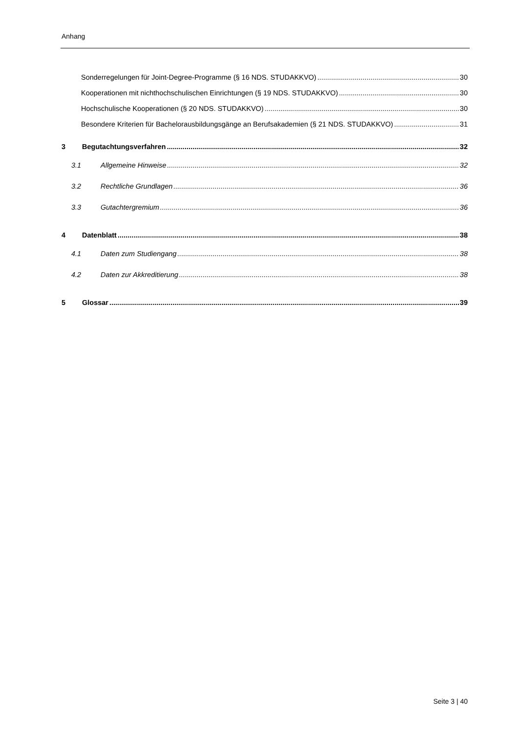Anhang
Sonderregelungen für Joint-Degree-Programme (§ 16 NDS. STUDAKKVO) 30
Kooperationen mit nichthochschulischen Einrichtungen (§ 19 NDS. STUDAKKVO) 30
Hochschulische Kooperationen (§ 20 NDS. STUDAKKVO) 30
Besondere Kriterien für Bachelorausbildungsgänge an Berufsakademien (§ 21 NDS. STUDAKKVO) 31
3 Begutachtungsverfahren 32
3.1 Allgemeine Hinweise 32
3.2 Rechtliche Grundlagen 36
3.3 Gutachtergremium 36
4 Datenblatt 38
4.1 Daten zum Studiengang 38
4.2 Daten zur Akkreditierung 38
5 Glossar 39
Seite 3 | 40